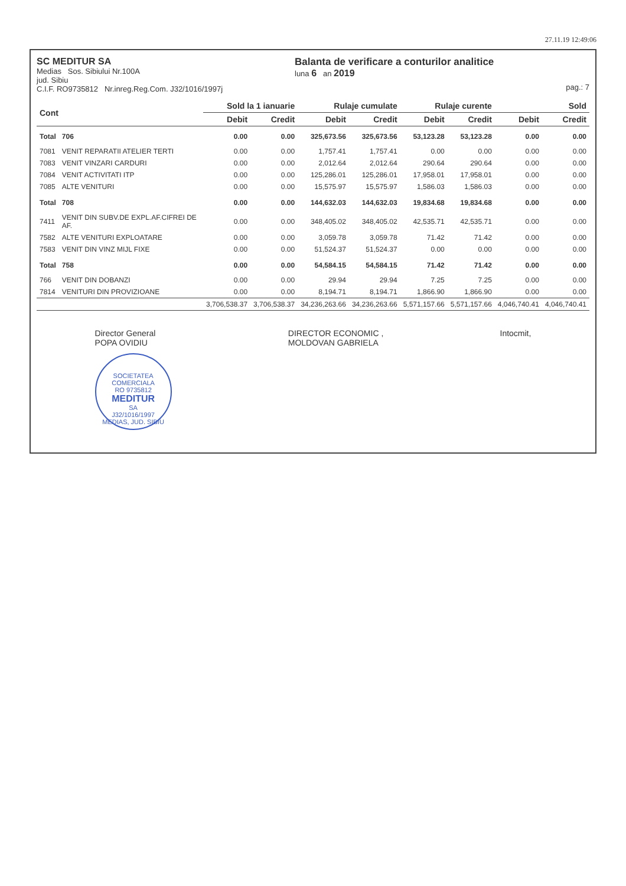27.11.19 12:49:06
SC MEDITUR SA
Medias Sos. Sibiului Nr.100A
jud. Sibiu
C.I.F. RO9735812 Nr.inreg.Reg.Com. J32/1016/1997j
Balanta de verificare a conturilor analitice
luna 6 an 2019
pag.: 7
| Cont | | Sold la 1 ianuarie | | Rulaje cumulate | | Rulaje curente | | Sold | |
| --- | --- | --- | --- | --- | --- | --- | --- | --- | --- |
| | | Debit | Credit | Debit | Credit | Debit | Credit | Debit | Credit |
| Total | 706 | 0.00 | 0.00 | 325,673.56 | 325,673.56 | 53,123.28 | 53,123.28 | 0.00 | 0.00 |
| 7081 | VENIT REPARATII ATELIER TERTI | 0.00 | 0.00 | 1,757.41 | 1,757.41 | 0.00 | 0.00 | 0.00 | 0.00 |
| 7083 | VENIT VINZARI CARDURI | 0.00 | 0.00 | 2,012.64 | 2,012.64 | 290.64 | 290.64 | 0.00 | 0.00 |
| 7084 | VENIT ACTIVITATI ITP | 0.00 | 0.00 | 125,286.01 | 125,286.01 | 17,958.01 | 17,958.01 | 0.00 | 0.00 |
| 7085 | ALTE VENITURI | 0.00 | 0.00 | 15,575.97 | 15,575.97 | 1,586.03 | 1,586.03 | 0.00 | 0.00 |
| Total | 708 | 0.00 | 0.00 | 144,632.03 | 144,632.03 | 19,834.68 | 19,834.68 | 0.00 | 0.00 |
| 7411 | VENIT DIN SUBV.DE EXPL.AF.CIFREI DE AF. | 0.00 | 0.00 | 348,405.02 | 348,405.02 | 42,535.71 | 42,535.71 | 0.00 | 0.00 |
| 7582 | ALTE VENITURI EXPLOATARE | 0.00 | 0.00 | 3,059.78 | 3,059.78 | 71.42 | 71.42 | 0.00 | 0.00 |
| 7583 | VENIT DIN VINZ MIJL FIXE | 0.00 | 0.00 | 51,524.37 | 51,524.37 | 0.00 | 0.00 | 0.00 | 0.00 |
| Total | 758 | 0.00 | 0.00 | 54,584.15 | 54,584.15 | 71.42 | 71.42 | 0.00 | 0.00 |
| 766 | VENIT DIN DOBANZI | 0.00 | 0.00 | 29.94 | 29.94 | 7.25 | 7.25 | 0.00 | 0.00 |
| 7814 | VENITURI DIN PROVIZIOANE | 0.00 | 0.00 | 8,194.71 | 8,194.71 | 1,866.90 | 1,866.90 | 0.00 | 0.00 |
| | | 3,706,538.37 | 3,706,538.37 | 34,236,263.66 | 34,236,263.66 | 5,571,157.66 | 5,571,157.66 | 4,046,740.41 | 4,046,740.41 |
Director General
POPA OVIDIU
SOCIETATEA COMERCIALA
RO 9735812
MEDITUR
SA
J32/1016/1997
MEDIAS, JUD. SIBIU
DIRECTOR ECONOMIC ,
MOLDOVAN GABRIELA
Intocmit,